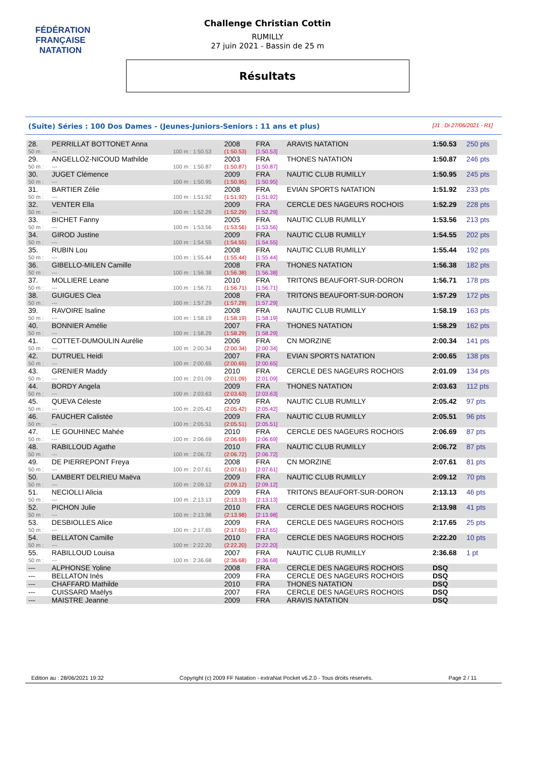FÉDÉRATION FRANÇAISE
NATATION
Challenge Christian Cottin
RUMILLY
27 juin 2021 - Bassin de 25 m
Résultats
(Suite) Séries : 100 Dos Dames - (Jeunes-Juniors-Seniors : 11 ans et plus) [J1 : Di 27/06/2021 - R1]
| 28. | PERRILLAT BOTTONET Anna | | 2008 | FRA | ARAVIS NATATION | 1:50.53 | 250 pts |
| 50 m : | --- | 100 m : 1:50.53 | (1:50.53) | [1:50.53] | | | |
| 29. | ANGELLOZ-NICOUD Mathilde | | 2003 | FRA | THONES NATATION | 1:50.87 | 246 pts |
| 50 m : | --- | 100 m : 1:50.87 | (1:50.87) | [1:50.87] | | | |
| 30. | JUGET Clémence | | 2009 | FRA | NAUTIC CLUB RUMILLY | 1:50.95 | 245 pts |
| 50 m : | --- | 100 m : 1:50.95 | (1:50.95) | [1:50.95] | | | |
| 31. | BARTIER Zélie | | 2008 | FRA | EVIAN SPORTS NATATION | 1:51.92 | 233 pts |
| 50 m : | --- | 100 m : 1:51.92 | (1:51.92) | [1:51.92] | | | |
| 32. | VENTER Ella | | 2009 | FRA | CERCLE DES NAGEURS ROCHOIS | 1:52.29 | 228 pts |
| 50 m : | --- | 100 m : 1:52.29 | (1:52.29) | [1:52.29] | | | |
| 33. | BICHET Fanny | | 2005 | FRA | NAUTIC CLUB RUMILLY | 1:53.56 | 213 pts |
| 50 m : | --- | 100 m : 1:53.56 | (1:53.56) | [1:53.56] | | | |
| 34. | GIROD Justine | | 2009 | FRA | NAUTIC CLUB RUMILLY | 1:54.55 | 202 pts |
| 50 m : | --- | 100 m : 1:54.55 | (1:54.55) | [1:54.55] | | | |
| 35. | RUBIN Lou | | 2008 | FRA | NAUTIC CLUB RUMILLY | 1:55.44 | 192 pts |
| 50 m : | --- | 100 m : 1:55.44 | (1:55.44) | [1:55.44] | | | |
| 36. | GIBELLO-MILEN Camille | | 2008 | FRA | THONES NATATION | 1:56.38 | 182 pts |
| 50 m : | --- | 100 m : 1:56.38 | (1:56.38) | [1:56.38] | | | |
| 37. | MOLLIERE Leane | | 2010 | FRA | TRITONS BEAUFORT-SUR-DORON | 1:56.71 | 178 pts |
| 50 m : | --- | 100 m : 1:56.71 | (1:56.71) | [1:56.71] | | | |
| 38. | GUIGUES Clea | | 2008 | FRA | TRITONS BEAUFORT-SUR-DORON | 1:57.29 | 172 pts |
| 50 m : | --- | 100 m : 1:57.29 | (1:57.29) | [1:57.29] | | | |
| 39. | RAVOIRE Isaline | | 2008 | FRA | NAUTIC CLUB RUMILLY | 1:58.19 | 163 pts |
| 50 m : | --- | 100 m : 1:58.19 | (1:58.19) | [1:58.19] | | | |
| 40. | BONNIER Amélie | | 2007 | FRA | THONES NATATION | 1:58.29 | 162 pts |
| 50 m : | --- | 100 m : 1:58.29 | (1:58.29) | [1:58.29] | | | |
| 41. | COTTET-DUMOULIN Aurélie | | 2006 | FRA | CN MORZINE | 2:00.34 | 141 pts |
| 50 m : | --- | 100 m : 2:00.34 | (2:00.34) | [2:00.34] | | | |
| 42. | DUTRUEL Heidi | | 2007 | FRA | EVIAN SPORTS NATATION | 2:00.65 | 138 pts |
| 50 m : | --- | 100 m : 2:00.65 | (2:00.65) | [2:00.65] | | | |
| 43. | GRENIER Maddy | | 2010 | FRA | CERCLE DES NAGEURS ROCHOIS | 2:01.09 | 134 pts |
| 50 m : | --- | 100 m : 2:01.09 | (2:01.09) | [2:01.09] | | | |
| 44. | BORDY Angela | | 2009 | FRA | THONES NATATION | 2:03.63 | 112 pts |
| 50 m : | --- | 100 m : 2:03.63 | (2:03.63) | [2:03.63] | | | |
| 45. | QUEVA Céleste | | 2009 | FRA | NAUTIC CLUB RUMILLY | 2:05.42 | 97 pts |
| 50 m : | --- | 100 m : 2:05.42 | (2:05.42) | [2:05.42] | | | |
| 46. | FAUCHER Calistée | | 2009 | FRA | NAUTIC CLUB RUMILLY | 2:05.51 | 96 pts |
| 50 m : | --- | 100 m : 2:05.51 | (2:05.51) | [2:05.51] | | | |
| 47. | LE GOUHINEC Mahée | | 2010 | FRA | CERCLE DES NAGEURS ROCHOIS | 2:06.69 | 87 pts |
| 50 m : | --- | 100 m : 2:06.69 | (2:06.69) | [2:06.69] | | | |
| 48. | RABILLOUD Agathe | | 2010 | FRA | NAUTIC CLUB RUMILLY | 2:06.72 | 87 pts |
| 50 m : | --- | 100 m : 2:06.72 | (2:06.72) | [2:06.72] | | | |
| 49. | DE PIERREPONT Freya | | 2008 | FRA | CN MORZINE | 2:07.61 | 81 pts |
| 50 m : | --- | 100 m : 2:07.61 | (2:07.61) | [2:07.61] | | | |
| 50. | LAMBERT DELRIEU Maëva | | 2009 | FRA | NAUTIC CLUB RUMILLY | 2:09.12 | 70 pts |
| 50 m : | --- | 100 m : 2:09.12 | (2:09.12) | [2:09.12] | | | |
| 51. | NECIOLLI Alicia | | 2009 | FRA | TRITONS BEAUFORT-SUR-DORON | 2:13.13 | 46 pts |
| 50 m : | --- | 100 m : 2:13.13 | (2:13.13) | [2:13.13] | | | |
| 52. | PICHON Julie | | 2010 | FRA | CERCLE DES NAGEURS ROCHOIS | 2:13.98 | 41 pts |
| 50 m : | --- | 100 m : 2:13.98 | (2:13.98) | [2:13.98] | | | |
| 53. | DESBIOLLES Alice | | 2009 | FRA | CERCLE DES NAGEURS ROCHOIS | 2:17.65 | 25 pts |
| 50 m : | --- | 100 m : 2:17.65 | (2:17.65) | [2:17.65] | | | |
| 54. | BELLATON Camille | | 2010 | FRA | CERCLE DES NAGEURS ROCHOIS | 2:22.20 | 10 pts |
| 50 m : | --- | 100 m : 2:22.20 | (2:22.20) | [2:22.20] | | | |
| 55. | RABILLOUD Louisa | | 2007 | FRA | NAUTIC CLUB RUMILLY | 2:36.68 | 1 pt |
| 50 m : | --- | 100 m : 2:36.68 | (2:36.68) | [2:36.68] | | | |
| --- | ALPHONSE Yoline | | 2008 | FRA | CERCLE DES NAGEURS ROCHOIS | DSQ | |
| --- | BELLATON Inès | | 2009 | FRA | CERCLE DES NAGEURS ROCHOIS | DSQ | |
| --- | CHAFFARD Mathilde | | 2010 | FRA | THONES NATATION | DSQ | |
| --- | CUISSARD Maëlys | | 2007 | FRA | CERCLE DES NAGEURS ROCHOIS | DSQ | |
| --- | MAISTRE Jeanne | | 2009 | FRA | ARAVIS NATATION | DSQ | |
Edition au : 28/06/2021 19:32 Copyright (c) 2009 FF Natation - extraNat Pocket v6.2.0 - Tous droits réservés. Page 2 / 11